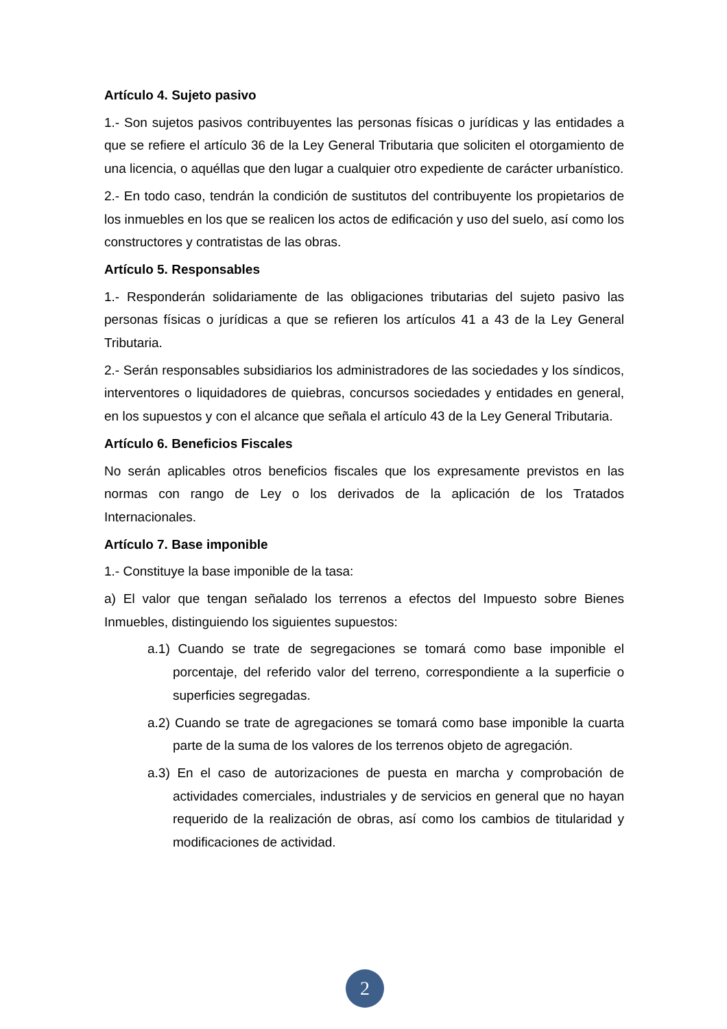Artículo 4. Sujeto pasivo
1.- Son sujetos pasivos contribuyentes las personas físicas o jurídicas y las entidades a que se refiere el artículo 36 de la Ley General Tributaria que soliciten el otorgamiento de una licencia, o aquéllas que den lugar a cualquier otro expediente de carácter urbanístico.
2.- En todo caso, tendrán la condición de sustitutos del contribuyente los propietarios de los inmuebles en los que se realicen los actos de edificación y uso del suelo, así como los constructores y contratistas de las obras.
Artículo 5. Responsables
1.- Responderán solidariamente de las obligaciones tributarias del sujeto pasivo las personas físicas o jurídicas a que se refieren los artículos 41 a 43 de la Ley General Tributaria.
2.- Serán responsables subsidiarios los administradores de las sociedades y los síndicos, interventores o liquidadores de quiebras, concursos sociedades y entidades en general, en los supuestos y con el alcance que señala el artículo 43 de la Ley General Tributaria.
Artículo 6. Beneficios Fiscales
No serán aplicables otros beneficios fiscales que los expresamente previstos en las normas con rango de Ley o los derivados de la aplicación de los Tratados Internacionales.
Artículo 7. Base imponible
1.- Constituye la base imponible de la tasa:
a) El valor que tengan señalado los terrenos a efectos del Impuesto sobre Bienes Inmuebles, distinguiendo los siguientes supuestos:
a.1) Cuando se trate de segregaciones se tomará como base imponible el porcentaje, del referido valor del terreno, correspondiente a la superficie o superficies segregadas.
a.2) Cuando se trate de agregaciones se tomará como base imponible la cuarta parte de la suma de los valores de los terrenos objeto de agregación.
a.3) En el caso de autorizaciones de puesta en marcha y comprobación de actividades comerciales, industriales y de servicios en general que no hayan requerido de la realización de obras, así como los cambios de titularidad y modificaciones de actividad.
2